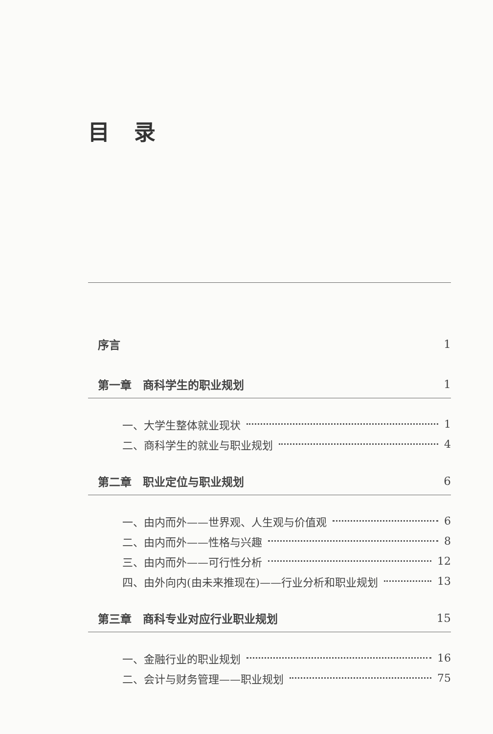目录
序言 1
第一章　商科学生的职业规划 1
一、大学生整体就业现状 1
二、商科学生的就业与职业规划 4
第二章　职业定位与职业规划 6
一、由内而外——世界观、人生观与价值观 6
二、由内而外——性格与兴趣 8
三、由内而外——可行性分析 12
四、由外向内(由未来推现在)——行业分析和职业规划 13
第三章　商科专业对应行业职业规划 15
一、金融行业的职业规划 16
二、会计与财务管理——职业规划 75